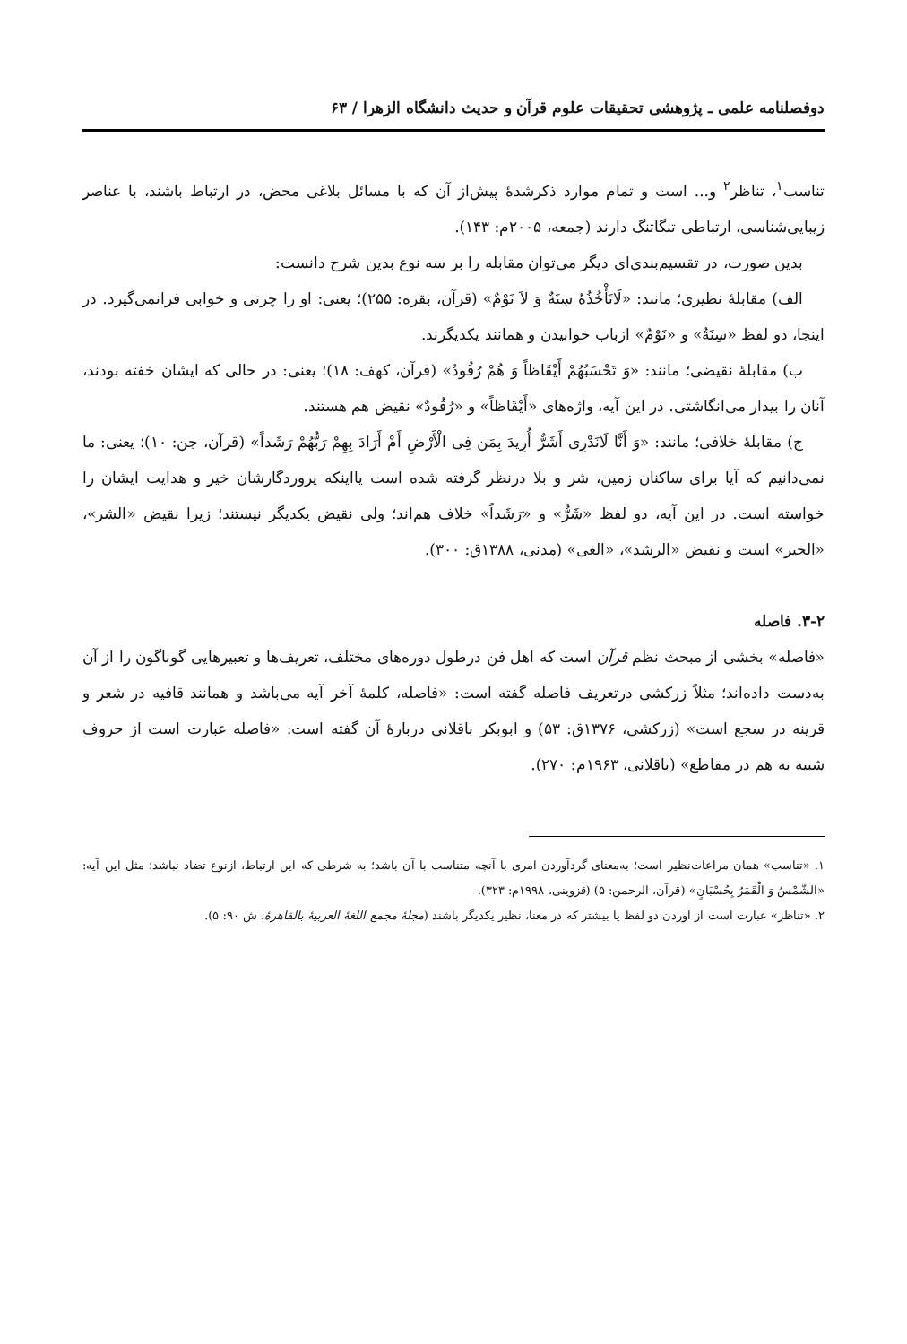دوفصلنامه علمی ـ پژوهشی تحقیقات علوم قرآن و حدیث دانشگاه الزهرا / ۶۳
تناسب<sup>۱</sup>، تناظر<sup>۲</sup> و... است و تمام موارد ذکرشدهٔ پیش‌از آن که با مسائل بلاغی محض، در ارتباط باشند، با عناصر زیبایی‌شناسی، ارتباطی تنگاتنگ دارند (جمعه، ۲۰۰۵م: ۱۴۳).
بدین صورت، در تقسیم‌بندی‌ای دیگر می‌توان مقابله را بر سه نوع بدین شرح دانست:
الف) مقابلهٔ نظیری؛ مانند: «لَاتَأْخُذُهُ سِنَةٌ وَ لاَ نَوْمٌ» (قرآن، بقره: ۲۵۵)؛ یعنی: او را چرتی و خوابی فرانمی‌گیرد. در اینجا، دو لفظ «سِنَةٌ» و «نَوْمٌ» ازباب خوابیدن و همانند یکدیگرند.
ب) مقابلهٔ نقیضی؛ مانند: «وَ تَحْسَبُهُمْ أَيْقَاظاً وَ هُمْ رُقُودٌ» (قرآن، کهف: ۱۸)؛ یعنی: در حالی که ایشان خفته بودند، آنان را بیدار می‌انگاشتی. در این آیه، واژه‌های «أَيْقَاظاً» و «رُقُودٌ» نقیض هم هستند.
ج) مقابلهٔ خلافی؛ مانند: «وَ أَنَّا لَانَدْرِی أَشَرٌّ أُرِيدَ بِمَن فِی الْأَرْضِ أَمْ أَرَادَ بِهِمْ رَبُّهُمْ رَشَداً» (قرآن، جن: ۱۰)؛ یعنی: ما نمی‌دانیم که آیا برای ساکنان زمین، شر و بلا درنظر گرفته شده است یااینکه پروردگارشان خیر و هدایت ایشان را خواسته است. در این آیه، دو لفظ «شَرٌّ» و «رَشَداً» خلاف هم‌اند؛ ولی نقیض یکدیگر نیستند؛ زیرا نقیض «الشر»، «الخیر» است و نقیض «الرشد»، «الغی» (مدنی، ۱۳۸۸ق: ۳۰۰).
۳-۲. فاصله
«فاصله» بخشی از مبحث نظم قرآن است که اهل فن درطول دوره‌های مختلف، تعریف‌ها و تعبیرهایی گوناگون را از آن به‌دست داده‌اند؛ مثلاً زرکشی درتعریف فاصله گفته است: «فاصله، کلمهٔ آخر آیه می‌باشد و همانند قافیه در شعر و قرینه در سجع است» (زرکشی، ۱۳۷۶ق: ۵۳) و ابوبکر باقلانی دربارهٔ آن گفته است: «فاصله عبارت است از حروف شبیه به هم در مقاطع» (باقلانی، ۱۹۶۳م: ۲۷۰).
۱. «تناسب» همان مراعات‌نظیر است؛ به‌معنای گردآوردن امری با آنچه متناسب با آن باشد؛ به شرطی که این ارتباط، ازنوع تضاد نباشد؛ مثل این آیه: «الشَّمْسُ وَ الْقَمَرُ بِحُسْبَانٍ» (قرآن، الرحمن: ۵) (قزوینی، ۱۹۹۸م: ۳۲۳).
۲. «تناظر» عبارت است از آوردن دو لفظ یا بیشتر که در معنا، نظیر یکدیگر باشند (مجلهٔ مجمع اللغهٔ العربیهٔ بالقاهرهٔ، ش ۹۰: ۵).